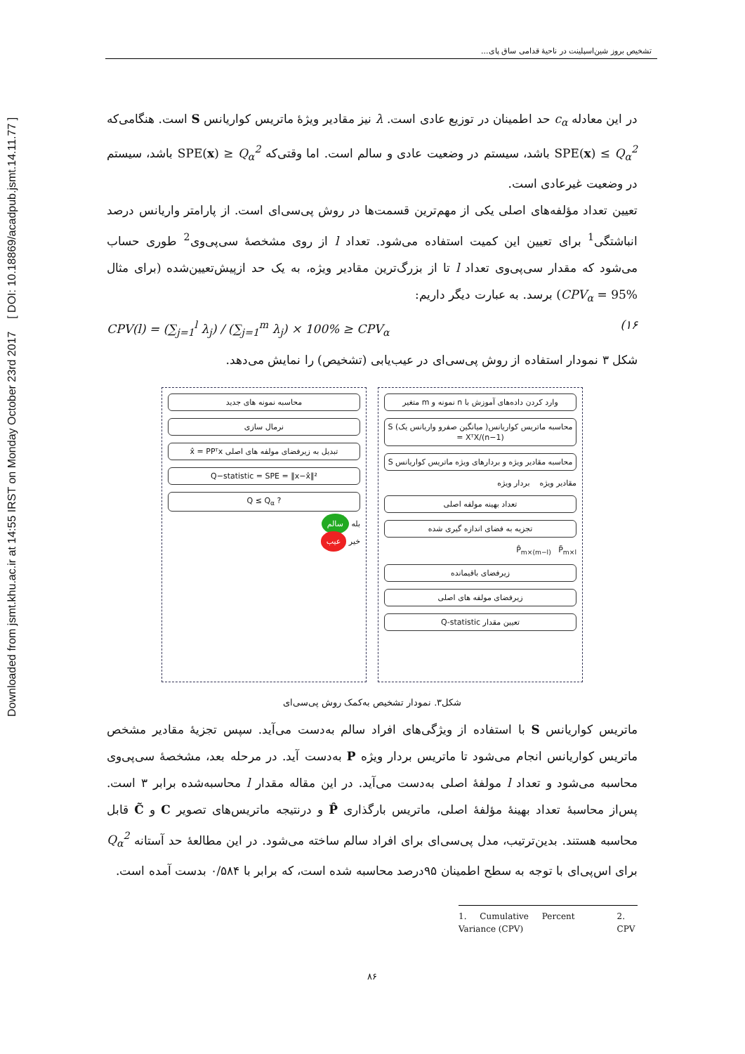Downloaded from jsmt.khu.ac.ir at 14:55 IRST on Monday October 23rd 2017 [ DOI: 10.18869/acadpub.jsmt.14.11.77 ]
تشخیص بروز شین‌اسپلینت در ناحیهٔ قدامی ساق پای...
در این معادله c<sub>α</sub> حد اطمینان در توزیع عادی است. λ نیز مقادیر ویژهٔ ماتریس کواریانس S است. هنگامی‌که SPE(x) ≤ Q<sub>α</sub><sup>2</sup> باشد، سیستم در وضعیت عادی و سالم است. اما وقتی‌که SPE(x) ≥ Q<sub>α</sub><sup>2</sup> باشد، سیستم در وضعیت غیرعادی است.
تعیین تعداد مؤلفه‌های اصلی یکی از مهم‌ترین قسمت‌ها در روش پی‌سی‌ای است. از پارامتر واریانس درصد انباشتگی<sup>1</sup> برای تعیین این کمیت استفاده می‌شود. تعداد l از روی مشخصهٔ سی‌پی‌وی<sup>2</sup> طوری حساب می‌شود که مقدار سی‌پی‌وی تعداد l تا از بزرگ‌ترین مقادیر ویژه، به یک حد ازپیش‌تعیین‌شده (برای مثال CPV<sub>α</sub> = 95%) برسد. به عبارت دیگر داریم:
CPV(l) = (∑<sub>j=1</sub><sup>l</sup> λ<sub>j</sub>) / (∑<sub>j=1</sub><sup>m</sup> λ<sub>j</sub>) × 100% ≥ CPV<sub>α</sub> (۱۶
شکل ۳ نمودار استفاده از روش پی‌سی‌ای در عیب‌یابی (تشخیص) را نمایش می‌دهد.
وارد کردن داده‌های آموزش با n نمونه و m متغیر
محاسبه ماتریس کواریانس( میانگین صفرو واریانس یک) S = XᵀX/(n−1)
محاسبه مقادیر ویژه و بردارهای ویژه ماتریس کواریانس S
مقادیر ویژه بردار ویژه
تعداد بهینه مولفه اصلی
تجزیه به فضای اندازه گیری شده
P̂<sub>m×(m−l)</sub> P̃<sub>m×l</sub>
زیرفضای باقیمانده
زیرفضای مولفه های اصلی
تعیین مقدار Q-statistic
محاسبه نمونه های جدید
نرمال سازی
تبدیل به زیرفضای مولفه های اصلی x̂ = PPᵀx
Q−statistic = SPE = ‖x−x̂‖²
Q ≤ Q<sub>α</sub> ?
بله سالم
خیر عیب
شکل۳. نمودار تشخیص به‌کمک روش پی‌سی‌ای
ماتریس کواریانس S با استفاده از ویژگی‌های افراد سالم به‌دست می‌آید. سپس تجزیهٔ مقادیر مشخص ماتریس کواریانس انجام می‌شود تا ماتریس بردار ویژه P به‌دست آید. در مرحله بعد، مشخصهٔ سی‌پی‌وی محاسبه می‌شود و تعداد l مولفهٔ اصلی به‌دست می‌آید. در این مقاله مقدار l محاسبه‌شده برابر ۳ است. پس‌از محاسبهٔ تعداد بهینهٔ مؤلفهٔ اصلی، ماتریس بارگذاری P̂ و درنتیجه ماتریس‌های تصویر C و C̃ قابل محاسبه هستند. بدین‌ترتیب، مدل پی‌سی‌ای برای افراد سالم ساخته می‌شود. در این مطالعهٔ حد آستانه Q<sub>α</sub><sup>2</sup> برای اس‌پی‌ای با توجه به سطح اطمینان ۹۵درصد محاسبه شده است، که برابر با ۰/۵۸۴ بدست آمده است.
1. Cumulative Percent Variance (CPV) 2. CPV
۸۶